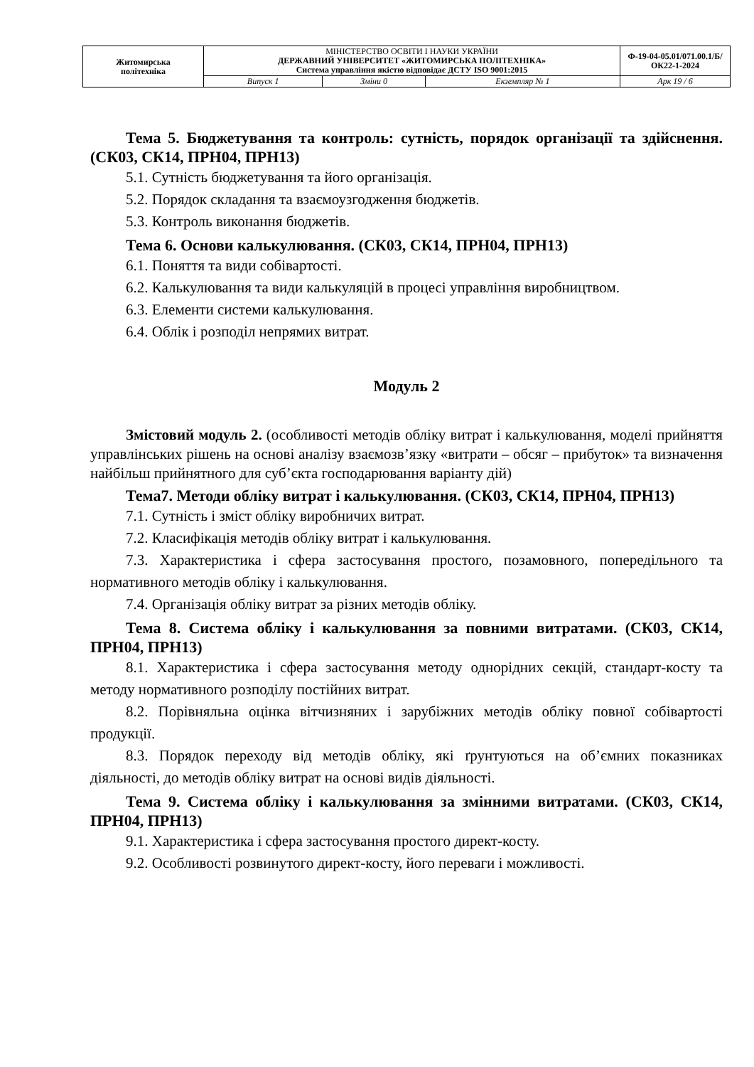| Житомирська політехніка | МІНІСТЕРСТВО ОСВІТИ І НАУКИ УКРАЇНИ ДЕРЖАВНИЙ УНІВЕРСИТЕТ «ЖИТОМИРСЬКА ПОЛІТЕХНІКА» Система управління якістю відповідає ДСТУ ISO 9001:2015 | | | Ф-19-04-05.01/071.00.1/Б/ОК22-1-2024 |
| | Випуск 1 | Зміни 0 | Екземпляр № 1 | Арк 19 / 6 |
Тема 5. Бюджетування та контроль: сутність, порядок організації та здійснення. (СК03, СК14, ПРН04, ПРН13)
5.1. Сутність бюджетування та його організація.
5.2. Порядок складання та взаємоузгодження бюджетів.
5.3. Контроль виконання бюджетів.
Тема 6. Основи калькулювання. (СК03, СК14, ПРН04, ПРН13)
6.1. Поняття та види собівартості.
6.2. Калькулювання та види калькуляцій в процесі управління виробництвом.
6.3. Елементи системи калькулювання.
6.4. Облік і розподіл непрямих витрат.
Модуль 2
Змістовий модуль 2. (особливості методів обліку витрат і калькулювання, моделі прийняття управлінських рішень на основі аналізу взаємозв’язку «витрати – обсяг – прибуток» та визначення найбільш прийнятного для суб’єкта господарювання варіанту дій)
Тема7. Методи обліку витрат і калькулювання. (СК03, СК14, ПРН04, ПРН13)
7.1. Сутність і зміст обліку виробничих витрат.
7.2. Класифікація методів обліку витрат і калькулювання.
7.3. Характеристика і сфера застосування простого, позамовного, попередільного та нормативного методів обліку і калькулювання.
7.4. Організація обліку витрат за різних методів обліку.
Тема 8. Система обліку і калькулювання за повними витратами. (СК03, СК14, ПРН04, ПРН13)
8.1. Характеристика і сфера застосування методу однорідних секцій, стандарт-косту та методу нормативного розподілу постійних витрат.
8.2. Порівняльна оцінка вітчизняних і зарубіжних методів обліку повної собівартості продукції.
8.3. Порядок переходу від методів обліку, які ґрунтуються на об’ємних показниках діяльності, до методів обліку витрат на основі видів діяльності.
Тема 9. Система обліку і калькулювання за змінними витратами. (СК03, СК14, ПРН04, ПРН13)
9.1. Характеристика і сфера застосування простого директ-косту.
9.2. Особливості розвинутого директ-косту, його переваги і можливості.